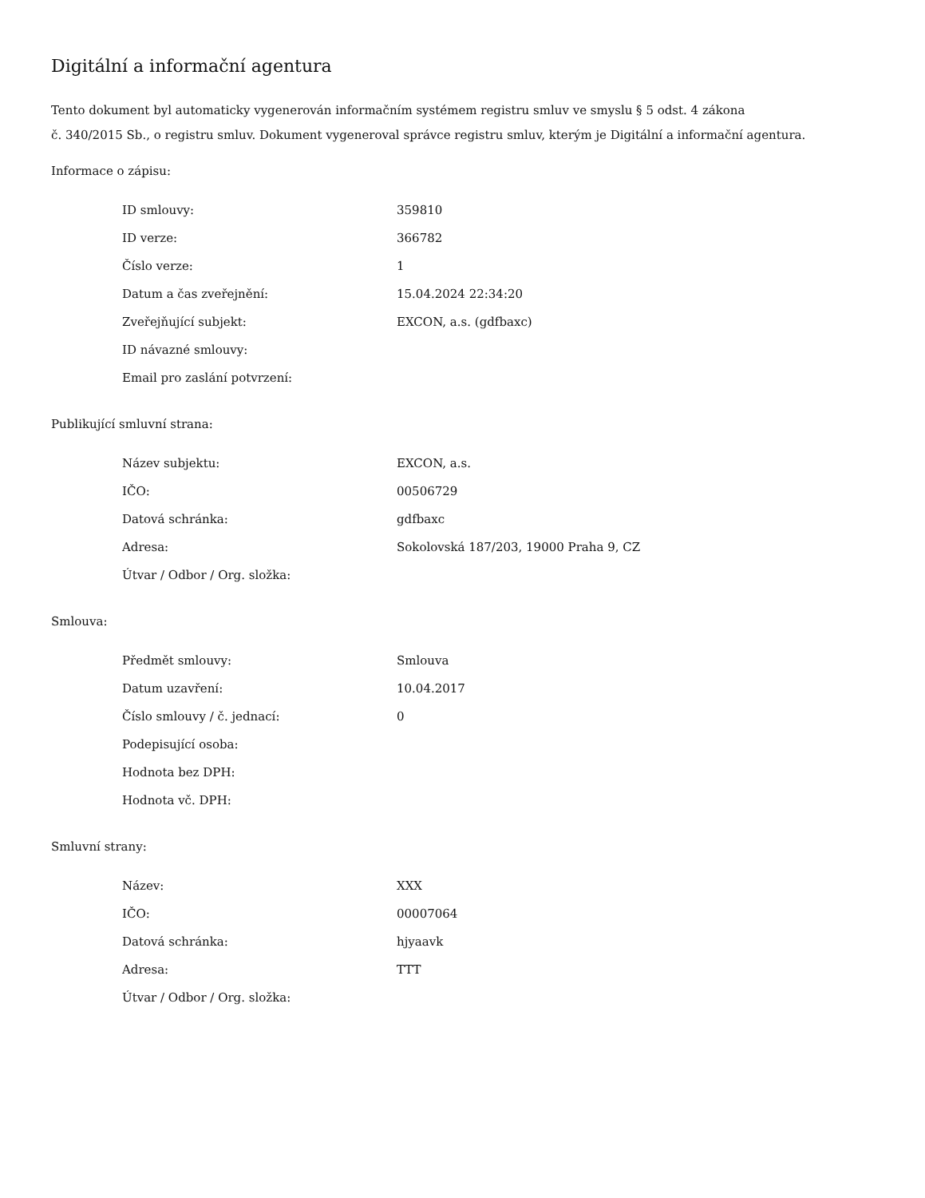Digitální a informační agentura
Tento dokument byl automaticky vygenerován informačním systémem registru smluv ve smyslu § 5 odst. 4 zákona
č. 340/2015 Sb., o registru smluv. Dokument vygeneroval správce registru smluv, kterým je Digitální a informační agentura.
Informace o zápisu:
| ID smlouvy: | 359810 |
| ID verze: | 366782 |
| Číslo verze: | 1 |
| Datum a čas zveřejnění: | 15.04.2024 22:34:20 |
| Zveřejňující subjekt: | EXCON, a.s. (gdfbaxc) |
| ID návazné smlouvy: | |
| Email pro zaslání potvrzení: | |
Publikující smluvní strana:
| Název subjektu: | EXCON, a.s. |
| IČO: | 00506729 |
| Datová schránka: | gdfbaxc |
| Adresa: | Sokolovská 187/203, 19000 Praha 9, CZ |
| Útvar / Odbor / Org. složka: | |
Smlouva:
| Předmět smlouvy: | Smlouva |
| Datum uzavření: | 10.04.2017 |
| Číslo smlouvy / č. jednací: | 0 |
| Podepisující osoba: | |
| Hodnota bez DPH: | |
| Hodnota vč. DPH: | |
Smluvní strany:
| Název: | XXX |
| IČO: | 00007064 |
| Datová schránka: | hjyaavk |
| Adresa: | TTT |
| Útvar / Odbor / Org. složka: | |